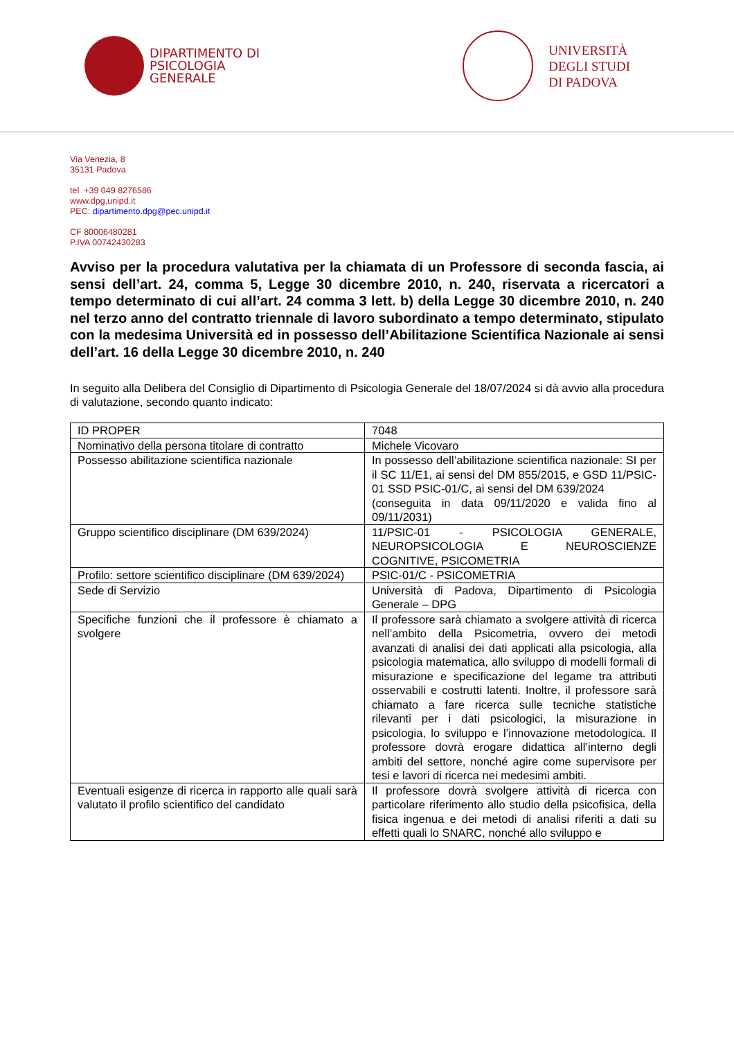DIPARTIMENTO DI
PSICOLOGIA
GENERALE
UNIVERSITÀ
DEGLI STUDI
DI PADOVA
Via Venezia, 8
35131 Padova
tel +39 049 8276586
www.dpg.unipd.it
PEC: dipartimento.dpg@pec.unipd.it
CF 80006480281
P.IVA 00742430283
Avviso per la procedura valutativa per la chiamata di un Professore di seconda fascia, ai sensi dell’art. 24, comma 5, Legge 30 dicembre 2010, n. 240, riservata a ricercatori a tempo determinato di cui all’art. 24 comma 3 lett. b) della Legge 30 dicembre 2010, n. 240 nel terzo anno del contratto triennale di lavoro subordinato a tempo determinato, stipulato con la medesima Università ed in possesso dell’Abilitazione Scientifica Nazionale ai sensi dell’art. 16 della Legge 30 dicembre 2010, n. 240
In seguito alla Delibera del Consiglio di Dipartimento di Psicologia Generale del 18/07/2024 si dà avvio alla procedura di valutazione, secondo quanto indicato:
| ID PROPER | 7048 |
| Nominativo della persona titolare di contratto | Michele Vicovaro |
| Possesso abilitazione scientifica nazionale | In possesso dell’abilitazione scientifica nazionale: SI per il SC 11/E1, ai sensi del DM 855/2015, e GSD 11/PSIC-01 SSD PSIC-01/C, ai sensi del DM 639/2024 (conseguita in data 09/11/2020 e valida fino al 09/11/2031) |
| Gruppo scientifico disciplinare (DM 639/2024) | 11/PSIC-01 - PSICOLOGIA GENERALE, NEUROPSICOLOGIA E NEUROSCIENZE COGNITIVE, PSICOMETRIA |
| Profilo: settore scientifico disciplinare (DM 639/2024) | PSIC-01/C - PSICOMETRIA |
| Sede di Servizio | Università di Padova, Dipartimento di Psicologia Generale – DPG |
| Specifiche funzioni che il professore è chiamato a svolgere | Il professore sarà chiamato a svolgere attività di ricerca nell’ambito della Psicometria, ovvero dei metodi avanzati di analisi dei dati applicati alla psicologia, alla psicologia matematica, allo sviluppo di modelli formali di misurazione e specificazione del legame tra attributi osservabili e costrutti latenti. Inoltre, il professore sarà chiamato a fare ricerca sulle tecniche statistiche rilevanti per i dati psicologici, la misurazione in psicologia, lo sviluppo e l’innovazione metodologica. Il professore dovrà erogare didattica all’interno degli ambiti del settore, nonché agire come supervisore per tesi e lavori di ricerca nei medesimi ambiti. |
| Eventuali esigenze di ricerca in rapporto alle quali sarà valutato il profilo scientifico del candidato | Il professore dovrà svolgere attività di ricerca con particolare riferimento allo studio della psicofisica, della fisica ingenua e dei metodi di analisi riferiti a dati su effetti quali lo SNARC, nonché allo sviluppo e |